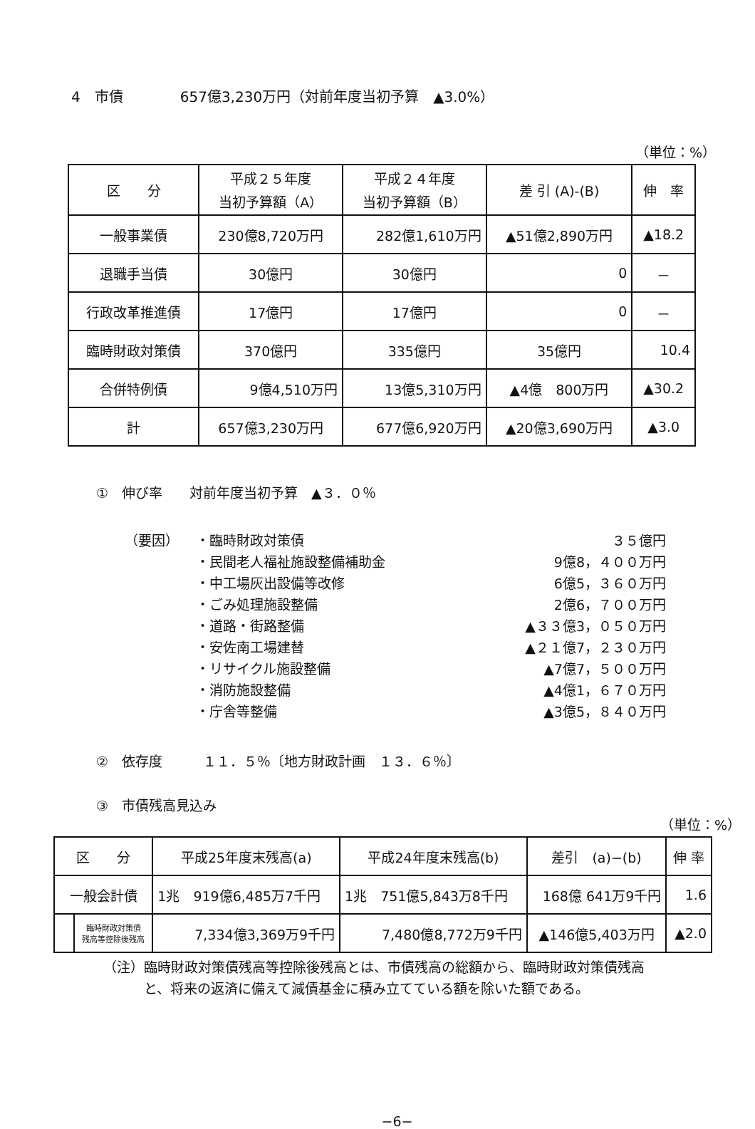4　市債　　　　657億3,230万円（対前年度当初予算　▲3.0%）
（単位：%）
| 区 分 | 平成２５年度 当初予算額（A） | 平成２４年度 当初予算額（B） | 差 引 (A)-(B) | 伸 率 |
| --- | --- | --- | --- | --- |
| 一般事業債 | 230億8,720万円 | 282億1,610万円 | ▲51億2,890万円 | ▲18.2 |
| 退職手当債 | 30億円 | 30億円 | 0 | － |
| 行政改革推進債 | 17億円 | 17億円 | 0 | － |
| 臨時財政対策債 | 370億円 | 335億円 | 35億円 | 10.4 |
| 合併特例債 | 9億4,510万円 | 13億5,310万円 | ▲4億 800万円 | ▲30.2 |
| 計 | 657億3,230万円 | 677億6,920万円 | ▲20億3,690万円 | ▲3.0 |
①　伸び率　　対前年度当初予算　▲３．０％
（要因）
・臨時財政対策債 ３５億円
・民間老人福祉施設整備補助金 9億8，４００万円
・中工場灰出設備等改修 6億5，３６０万円
・ごみ処理施設整備 2億6，７００万円
・道路・街路整備 ▲３３億3，０５０万円
・安佐南工場建替 ▲２１億7，２３０万円
・リサイクル施設整備 ▲7億7，５００万円
・消防施設整備 ▲4億1，６７０万円
・庁舎等整備 ▲3億5，８４０万円
②　依存度　　　１１．５％〔地方財政計画　１３．６％〕
③　市債残高見込み
（単位：%）
| 区 分 | | 平成25年度末残高(a) | 平成24年度末残高(b) | 差引 (a)−(b) | 伸 率 |
| --- | --- | --- | --- | --- | --- |
| 一般会計債 | | 1兆 919億6,485万7千円 | 1兆 751億5,843万8千円 | 168億 641万9千円 | 1.6 |
| | 臨時財政対策債 残高等控除後残高 | 7,334億3,369万9千円 | 7,480億8,772万9千円 | ▲146億5,403万円 | ▲2.0 |
（注）臨時財政対策債残高等控除後残高とは、市債残高の総額から、臨時財政対策債残高
　　　と、将来の返済に備えて減債基金に積み立てている額を除いた額である。
−6−